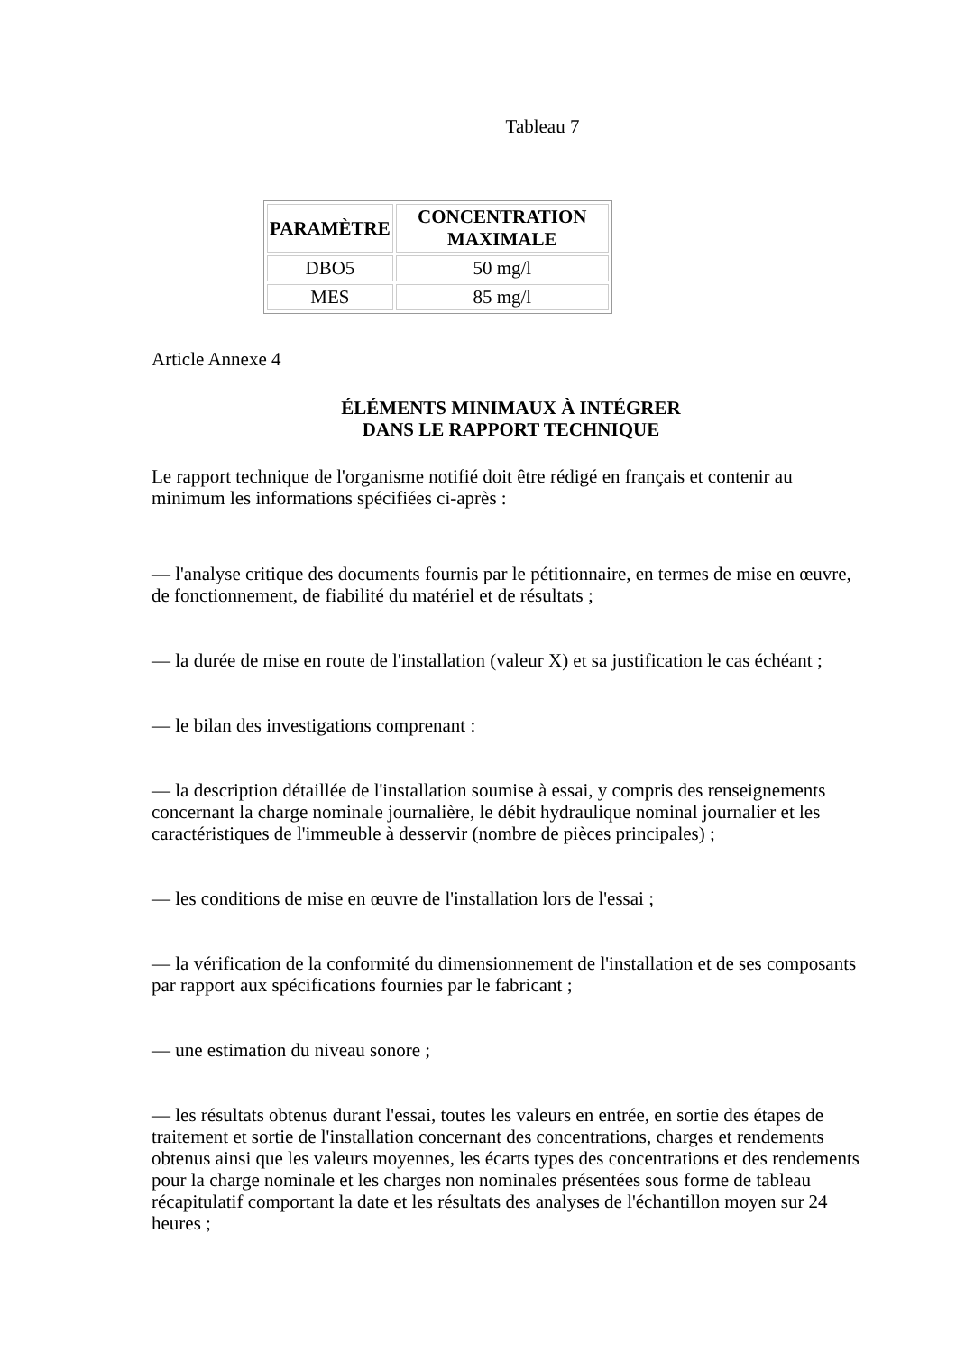Tableau 7
| PARAMÈTRE | CONCENTRATION MAXIMALE |
| --- | --- |
| DBO5 | 50 mg/l |
| MES | 85 mg/l |
Article Annexe 4
ÉLÉMENTS MINIMAUX À INTÉGRER
DANS LE RAPPORT TECHNIQUE
Le rapport technique de l'organisme notifié doit être rédigé en français et contenir au minimum les informations spécifiées ci-après :
— l'analyse critique des documents fournis par le pétitionnaire, en termes de mise en œuvre, de fonctionnement, de fiabilité du matériel et de résultats ;
— la durée de mise en route de l'installation (valeur X) et sa justification le cas échéant ;
— le bilan des investigations comprenant :
— la description détaillée de l'installation soumise à essai, y compris des renseignements concernant la charge nominale journalière, le débit hydraulique nominal journalier et les caractéristiques de l'immeuble à desservir (nombre de pièces principales) ;
— les conditions de mise en œuvre de l'installation lors de l'essai ;
— la vérification de la conformité du dimensionnement de l'installation et de ses composants par rapport aux spécifications fournies par le fabricant ;
— une estimation du niveau sonore ;
— les résultats obtenus durant l'essai, toutes les valeurs en entrée, en sortie des étapes de traitement et sortie de l'installation concernant des concentrations, charges et rendements obtenus ainsi que les valeurs moyennes, les écarts types des concentrations et des rendements pour la charge nominale et les charges non nominales présentées sous forme de tableau récapitulatif comportant la date et les résultats des analyses de l'échantillon moyen sur 24 heures ;